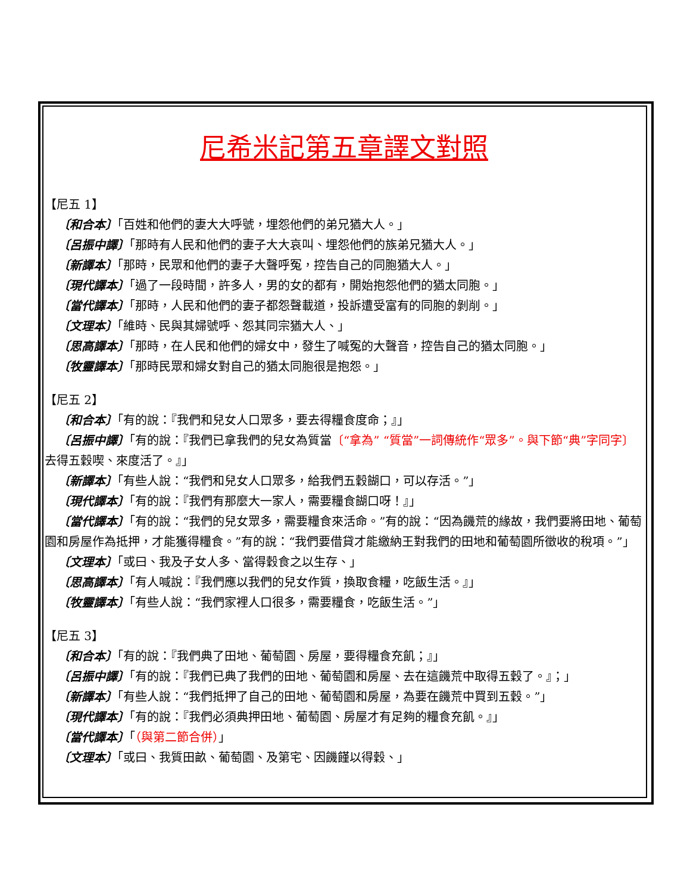尼希米記第五章譯文對照
【尼五 1】
〔和合本〕「百姓和他們的妻大大呼號，埋怨他們的弟兄猶大人。」
〔呂振中譯〕「那時有人民和他們的妻子大大哀叫、埋怨他們的族弟兄猶大人。」
〔新譯本〕「那時，民眾和他們的妻子大聲呼冤，控告自己的同胞猶大人。」
〔現代譯本〕「過了一段時間，許多人，男的女的都有，開始抱怨他們的猶太同胞。」
〔當代譯本〕「那時，人民和他們的妻子都怨聲載道，投訴遭受富有的同胞的剝削。」
〔文理本〕「維時、民與其婦號呼、怨其同宗猶大人、」
〔思高譯本〕「那時，在人民和他們的婦女中，發生了喊冤的大聲音，控告自己的猶太同胞。」
〔牧靈譯本〕「那時民眾和婦女對自己的猶太同胞很是抱怨。」
【尼五 2】
〔和合本〕「有的說：『我們和兒女人口眾多，要去得糧食度命；』」
〔呂振中譯〕「有的說：『我們已拿我們的兒女為質當〔“拿為” “質當”一詞傳統作“眾多”。與下節“典”字同字〕去得五穀喫、來度活了。』」
〔新譯本〕「有些人說：“我們和兒女人口眾多，給我們五穀餬口，可以存活。”」
〔現代譯本〕「有的說：『我們有那麼大一家人，需要糧食餬口呀！』」
〔當代譯本〕「有的說：“我們的兒女眾多，需要糧食來活命。”有的說：“因為饑荒的緣故，我們要將田地、葡萄園和房屋作為抵押，才能獲得糧食。”有的說：“我們要借貸才能繳納王對我們的田地和葡萄園所徵收的稅項。”」
〔文理本〕「或曰、我及子女人多、當得穀食之以生存、」
〔思高譯本〕「有人喊說：『我們應以我們的兒女作質，換取食糧，吃飯生活。』」
〔牧靈譯本〕「有些人說：“我們家裡人口很多，需要糧食，吃飯生活。”」
【尼五 3】
〔和合本〕「有的說：『我們典了田地、葡萄園、房屋，要得糧食充飢；』」
〔呂振中譯〕「有的說：『我們已典了我們的田地、葡萄園和房屋、去在這饑荒中取得五穀了。』；」
〔新譯本〕「有些人說：“我們抵押了自己的田地、葡萄園和房屋，為要在饑荒中買到五穀。”」
〔現代譯本〕「有的說：『我們必須典押田地、葡萄園、房屋才有足夠的糧食充飢。』」
〔當代譯本〕「（與第二節合併）」
〔文理本〕「或曰、我質田畝、葡萄園、及第宅、因饑饉以得穀、」